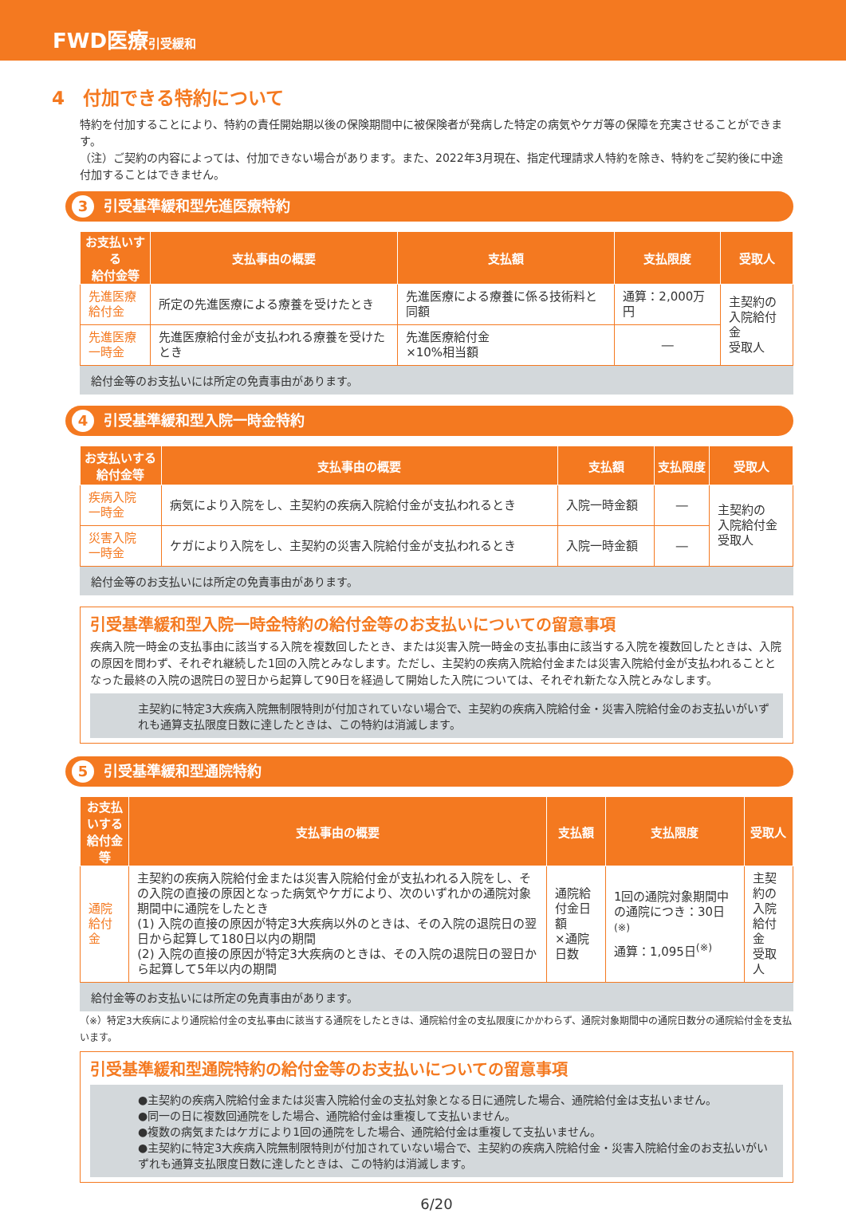FWD医療引受緩和
4　付加できる特約について
特約を付加することにより、特約の責任開始期以後の保険期間中に被保険者が発病した特定の病気やケガ等の保障を充実させることができます。
（注）ご契約の内容によっては、付加できない場合があります。また、2022年3月現在、指定代理請求人特約を除き、特約をご契約後に中途付加することはできません。
3 引受基準緩和型先進医療特約
| お支払いする 給付金等 | 支払事由の概要 | 支払額 | 支払限度 | 受取人 |
| --- | --- | --- | --- | --- |
| 先進医療 給付金 | 所定の先進医療による療養を受けたとき | 先進医療による療養に係る技術料と同額 | 通算：2,000万円 | 主契約の 入院給付金 受取人 |
| 先進医療 一時金 | 先進医療給付金が支払われる療養を受けたとき | 先進医療給付金 ×10%相当額 | ― | |
給付金等のお支払いには所定の免責事由があります。
4 引受基準緩和型入院一時金特約
| お支払いする 給付金等 | 支払事由の概要 | 支払額 | 支払限度 | 受取人 |
| --- | --- | --- | --- | --- |
| 疾病入院 一時金 | 病気により入院をし、主契約の疾病入院給付金が支払われるとき | 入院一時金額 | ― | 主契約の 入院給付金 受取人 |
| 災害入院 一時金 | ケガにより入院をし、主契約の災害入院給付金が支払われるとき | 入院一時金額 | ― | |
給付金等のお支払いには所定の免責事由があります。
引受基準緩和型入院一時金特約の給付金等のお支払いについての留意事項
疾病入院一時金の支払事由に該当する入院を複数回したとき、または災害入院一時金の支払事由に該当する入院を複数回したときは、入院の原因を問わず、それぞれ継続した1回の入院とみなします。ただし、主契約の疾病入院給付金または災害入院給付金が支払われることとなった最終の入院の退院日の翌日から起算して90日を経過して開始した入院については、それぞれ新たな入院とみなします。
主契約に特定3大疾病入院無制限特則が付加されていない場合で、主契約の疾病入院給付金・災害入院給付金のお支払いがいずれも通算支払限度日数に達したときは、この特約は消滅します。
5 引受基準緩和型通院特約
| お支払いする 給付金等 | 支払事由の概要 | 支払額 | 支払限度 | 受取人 |
| --- | --- | --- | --- | --- |
| 通院給付金 | 主契約の疾病入院給付金または災害入院給付金が支払われる入院をし、その入院の直接の原因となった病気やケガにより、次のいずれかの通院対象期間中に通院をしたとき (1) 入院の直接の原因が特定3大疾病以外のときは、その入院の退院日の翌日から起算して180日以内の期間 (2) 入院の直接の原因が特定3大疾病のときは、その入院の退院日の翌日から起算して5年以内の期間 | 通院給付金日額 ×通院日数 | 1回の通院対象期間中の通院につき：30日<sup>(※)</sup> 通算：1,095日<sup>(※)</sup> | 主契約の 入院給付金 受取人 |
給付金等のお支払いには所定の免責事由があります。
（※）特定3大疾病により通院給付金の支払事由に該当する通院をしたときは、通院給付金の支払限度にかかわらず、通院対象期間中の通院日数分の通院給付金を支払います。
引受基準緩和型通院特約の給付金等のお支払いについての留意事項
●主契約の疾病入院給付金または災害入院給付金の支払対象となる日に通院した場合、通院給付金は支払いません。
●同一の日に複数回通院をした場合、通院給付金は重複して支払いません。
●複数の病気またはケガにより1回の通院をした場合、通院給付金は重複して支払いません。
●主契約に特定3大疾病入院無制限特則が付加されていない場合で、主契約の疾病入院給付金・災害入院給付金のお支払いがいずれも通算支払限度日数に達したときは、この特約は消滅します。
6/20